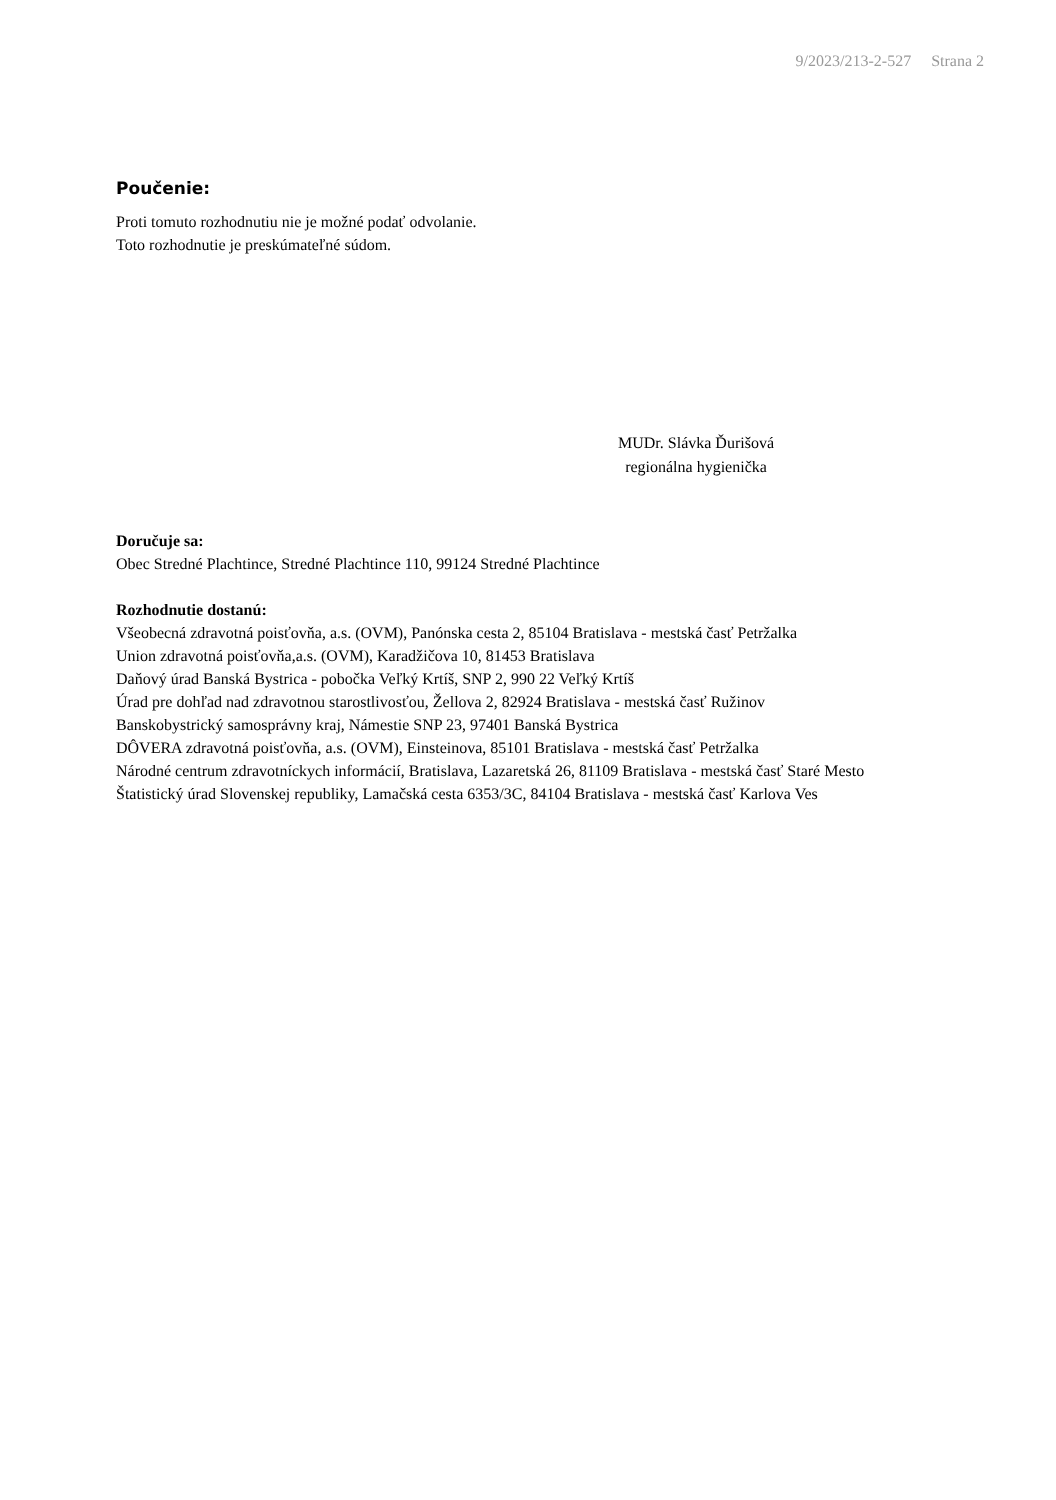9/2023/213-2-527 Strana 2
Poučenie:
Proti tomuto rozhodnutiu nie je možné podať odvolanie.
Toto rozhodnutie je preskúmateľné súdom.
MUDr. Slávka Ďurišová
regionálna hygienička
Doručuje sa:
Obec Stredné Plachtince, Stredné Plachtince 110, 99124 Stredné Plachtince
Rozhodnutie dostanú:
Všeobecná zdravotná poisťovňa, a.s. (OVM), Panónska cesta 2, 85104 Bratislava - mestská časť Petržalka
Union zdravotná poisťovňa,a.s. (OVM), Karadžičova 10, 81453 Bratislava
Daňový úrad Banská Bystrica - pobočka Veľký Krtíš, SNP 2, 990 22 Veľký Krtíš
Úrad pre dohľad nad zdravotnou starostlivosťou, Žellova 2, 82924 Bratislava - mestská časť Ružinov
Banskobystrický samosprávny kraj, Námestie SNP 23, 97401 Banská Bystrica
DÔVERA zdravotná poisťovňa, a.s. (OVM), Einsteinova, 85101 Bratislava - mestská časť Petržalka
Národné centrum zdravotníckych informácií, Bratislava, Lazaretská 26, 81109 Bratislava - mestská časť Staré Mesto
Štatistický úrad Slovenskej republiky, Lamačská cesta 6353/3C, 84104 Bratislava - mestská časť Karlova Ves